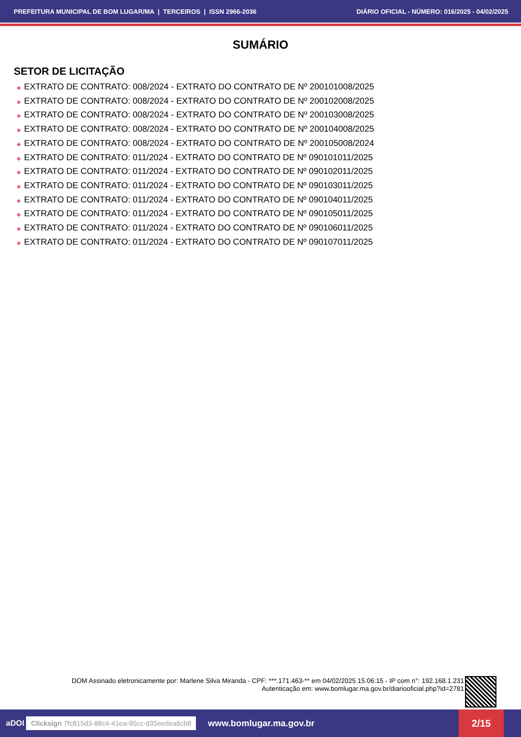PREFEITURA MUNICIPAL DE BOM LUGAR/MA | TERCEIROS | ISSN 2966-2036 DIÁRIO OFICIAL - NÚMERO: 016/2025 - 04/02/2025
SUMÁRIO
SETOR DE LICITAÇÃO
◈ EXTRATO DE CONTRATO: 008/2024 - EXTRATO DO CONTRATO DE Nº 200101008/2025
◈ EXTRATO DE CONTRATO: 008/2024 - EXTRATO DO CONTRATO DE Nº 200102008/2025
◈ EXTRATO DE CONTRATO: 008/2024 - EXTRATO DO CONTRATO DE Nº 200103008/2025
◈ EXTRATO DE CONTRATO: 008/2024 - EXTRATO DO CONTRATO DE Nº 200104008/2025
◈ EXTRATO DE CONTRATO: 008/2024 - EXTRATO DO CONTRATO DE Nº 200105008/2024
◈ EXTRATO DE CONTRATO: 011/2024 - EXTRATO DO CONTRATO DE Nº 090101011/2025
◈ EXTRATO DE CONTRATO: 011/2024 - EXTRATO DO CONTRATO DE Nº 090102011/2025
◈ EXTRATO DE CONTRATO: 011/2024 - EXTRATO DO CONTRATO DE Nº 090103011/2025
◈ EXTRATO DE CONTRATO: 011/2024 - EXTRATO DO CONTRATO DE Nº 090104011/2025
◈ EXTRATO DE CONTRATO: 011/2024 - EXTRATO DO CONTRATO DE Nº 090105011/2025
◈ EXTRATO DE CONTRATO: 011/2024 - EXTRATO DO CONTRATO DE Nº 090106011/2025
◈ EXTRATO DE CONTRATO: 011/2024 - EXTRATO DO CONTRATO DE Nº 090107011/2025
DOM Assinado eletronicamente por: Marlene Silva Miranda - CPF: ***.171.463-** em 04/02/2025 15:06:15 - IP com n°: 192.168.1.231
Autenticação em: www.bomlugar.ma.gov.br/diariooficial.php?id=2781
aDOI Clicksign 7fc815d3-88c4-41ea-90cc-d35eedea6cb8 www.bomlugar.ma.gov.br 2/15